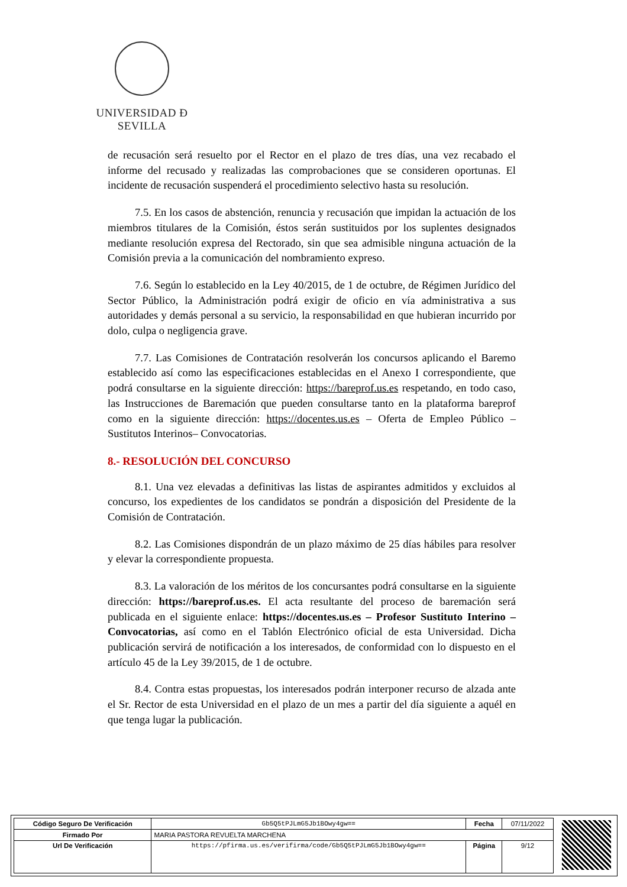UNIVERSIDAD Ð SEVILLA
de recusación será resuelto por el Rector en el plazo de tres días, una vez recabado el informe del recusado y realizadas las comprobaciones que se consideren oportunas. El incidente de recusación suspenderá el procedimiento selectivo hasta su resolución.
7.5. En los casos de abstención, renuncia y recusación que impidan la actuación de los miembros titulares de la Comisión, éstos serán sustituidos por los suplentes designados mediante resolución expresa del Rectorado, sin que sea admisible ninguna actuación de la Comisión previa a la comunicación del nombramiento expreso.
7.6. Según lo establecido en la Ley 40/2015, de 1 de octubre, de Régimen Jurídico del Sector Público, la Administración podrá exigir de oficio en vía administrativa a sus autoridades y demás personal a su servicio, la responsabilidad en que hubieran incurrido por dolo, culpa o negligencia grave.
7.7. Las Comisiones de Contratación resolverán los concursos aplicando el Baremo establecido así como las especificaciones establecidas en el Anexo I correspondiente, que podrá consultarse en la siguiente dirección: https://bareprof.us.es respetando, en todo caso, las Instrucciones de Baremación que pueden consultarse tanto en la plataforma bareprof como en la siguiente dirección: https://docentes.us.es – Oferta de Empleo Público –Sustitutos Interinos– Convocatorias.
8.- RESOLUCIÓN DEL CONCURSO
8.1. Una vez elevadas a definitivas las listas de aspirantes admitidos y excluidos al concurso, los expedientes de los candidatos se pondrán a disposición del Presidente de la Comisión de Contratación.
8.2. Las Comisiones dispondrán de un plazo máximo de 25 días hábiles para resolver y elevar la correspondiente propuesta.
8.3. La valoración de los méritos de los concursantes podrá consultarse en la siguiente dirección: https://bareprof.us.es. El acta resultante del proceso de baremación será publicada en el siguiente enlace: https://docentes.us.es – Profesor Sustituto Interino – Convocatorias, así como en el Tablón Electrónico oficial de esta Universidad. Dicha publicación servirá de notificación a los interesados, de conformidad con lo dispuesto en el artículo 45 de la Ley 39/2015, de 1 de octubre.
8.4. Contra estas propuestas, los interesados podrán interponer recurso de alzada ante el Sr. Rector de esta Universidad en el plazo de un mes a partir del día siguiente a aquél en que tenga lugar la publicación.
| Código Seguro De Verificación | Gb5Q5tPJLmG5Jb1BOwy4gw== | Fecha | 07/11/2022 |
| Firmado Por | MARIA PASTORA REVUELTA MARCHENA | | |
| Url De Verificación | https://pfirma.us.es/verifirma/code/Gb5Q5tPJLmG5Jb1BOwy4gw== | Página | 9/12 |